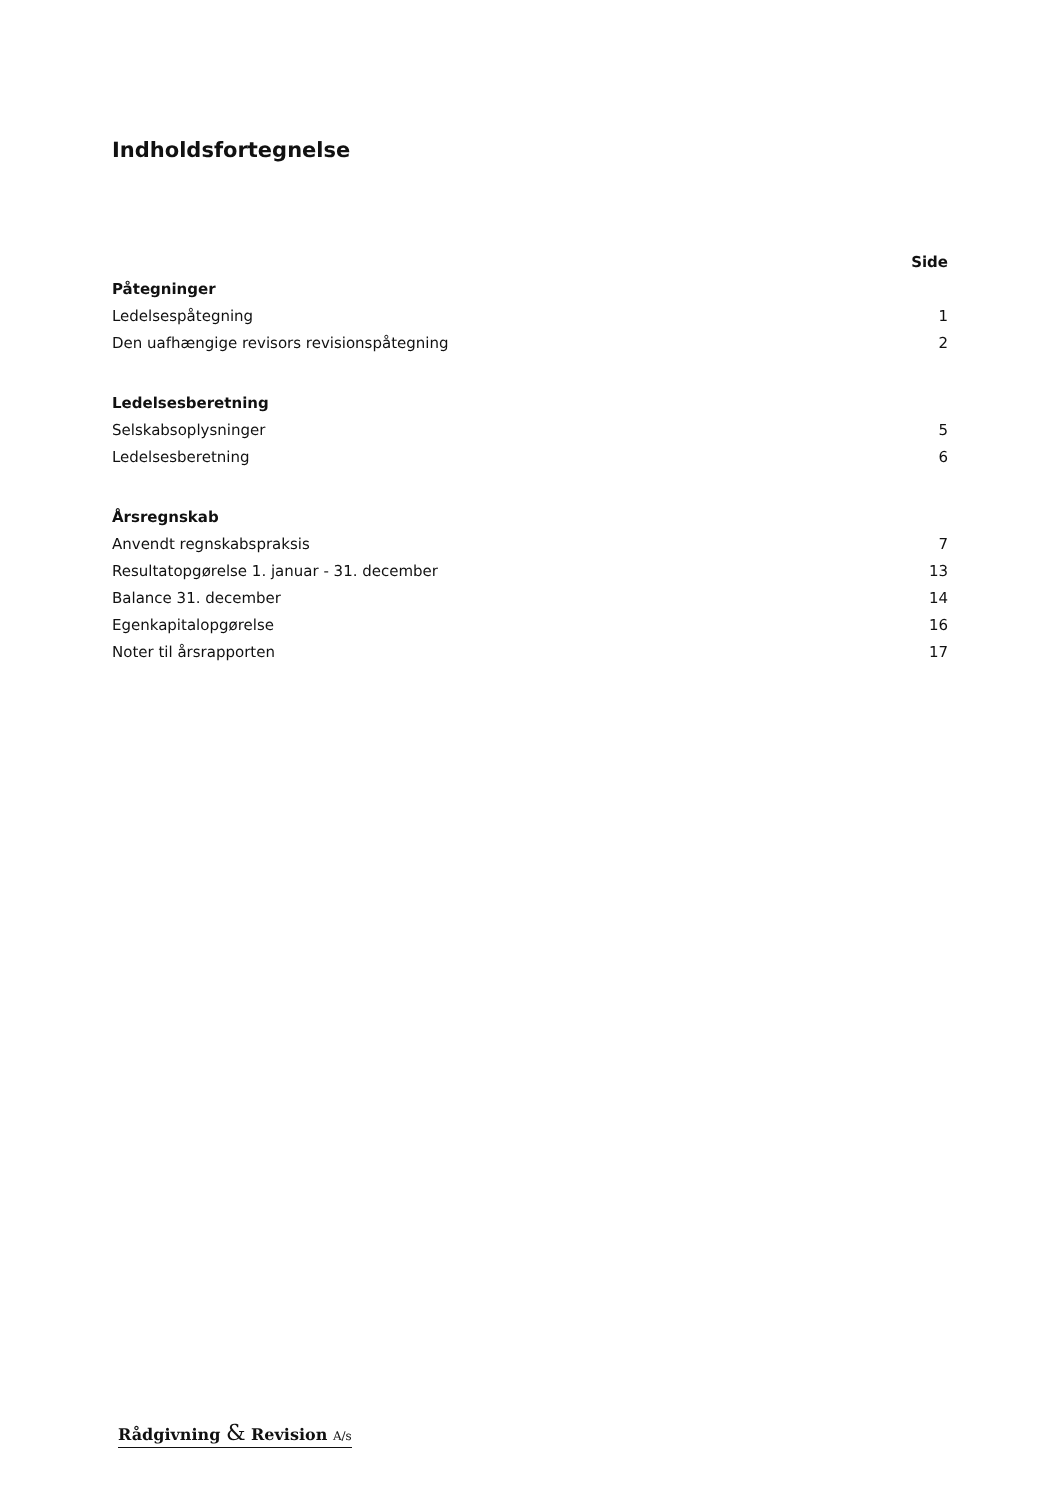Indholdsfortegnelse
| | Side |
| Påtegninger | |
| Ledelsespåtegning | 1 |
| Den uafhængige revisors revisionspåtegning | 2 |
| Ledelsesberetning | |
| Selskabsoplysninger | 5 |
| Ledelsesberetning | 6 |
| Årsregnskab | |
| Anvendt regnskabspraksis | 7 |
| Resultatopgørelse 1. januar - 31. december | 13 |
| Balance 31. december | 14 |
| Egenkapitalopgørelse | 16 |
| Noter til årsrapporten | 17 |
Rådgivning & Revision A/s